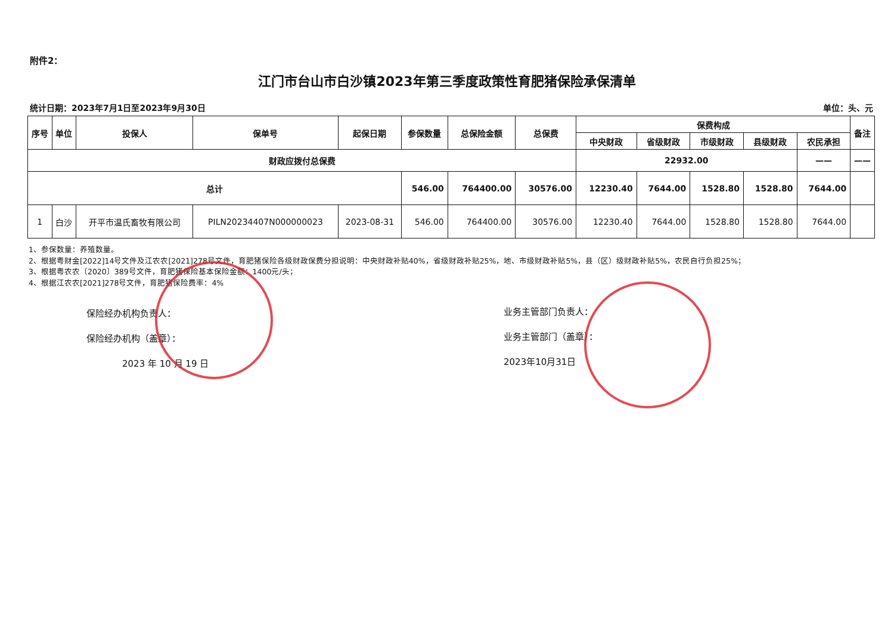附件2：
江门市台山市白沙镇2023年第三季度政策性育肥猪保险承保清单
统计日期：2023年7月1日至2023年9月30日 单位：头、元
| 序号 | 单位 | 投保人 | 保单号 | 起保日期 | 参保数量 | 总保险金额 | 总保费 | 保费构成 | | | | | 备注 |
| --- | --- | --- | --- | --- | --- | --- | --- | --- | --- | --- | --- | --- | --- |
| | | | | | | | | 中央财政 | 省级财政 | 市级财政 | 县级财政 | 农民承担 | |
| 财政应拨付总保费 | | | | | | | | 22932.00 | | | | —— | —— |
| 总计 | | | | | 546.00 | 764400.00 | 30576.00 | 12230.40 | 7644.00 | 1528.80 | 1528.80 | 7644.00 | |
| 1 | 白沙 | 开平市温氏畜牧有限公司 | PILN20234407N000000023 | 2023-08-31 | 546.00 | 764400.00 | 30576.00 | 12230.40 | 7644.00 | 1528.80 | 1528.80 | 7644.00 | |
1、参保数量：养殖数量。
2、根据粤财金[2022]14号文件及江农农[2021]278号文件，育肥猪保险各级财政保费分担说明：中央财政补贴40%，省级财政补贴25%，地、市级财政补贴5%，县（区）级财政补贴5%，农民自行负担25%；
3、根据粤农农〔2020〕389号文件，育肥猪保险基本保险金额：1400元/头；
4、根据江农农[2021]278号文件，育肥猪保险费率：4%
保险经办机构负责人：
保险经办机构（盖章）：
2023 年 10 月 19 日
业务主管部门负责人：
业务主管部门（盖章）：
2023年10月31日